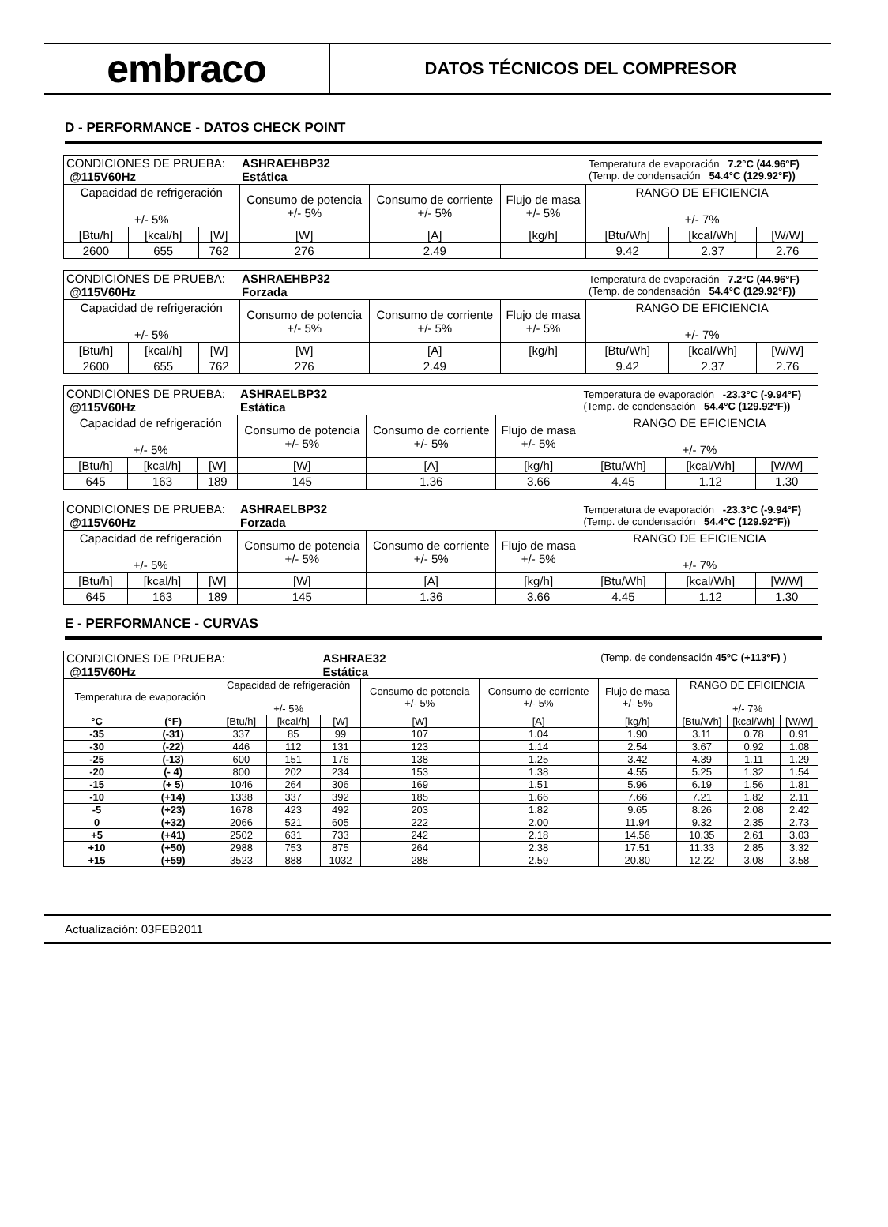embraco
DATOS TÉCNICOS DEL COMPRESOR
D - PERFORMANCE - DATOS CHECK POINT
| CONDICIONES DE PRUEBA: @115V60Hz | | | ASHRAEHBP32 Estática | | | Temperatura de evaporación 7.2°C (44.96°F) (Temp. de condensación 54.4°C (129.92°F)) | | |
| Capacidad de refrigeración +/- 5% | | | Consumo de potencia +/- 5% | Consumo de corriente +/- 5% | Flujo de masa +/- 5% | RANGO DE EFICIENCIA +/- 7% | | |
| [Btu/h] | [kcal/h] | [W] | [W] | [A] | [kg/h] | [Btu/Wh] | [kcal/Wh] | [W/W] |
| 2600 | 655 | 762 | 276 | 2.49 | | 9.42 | 2.37 | 2.76 |
| CONDICIONES DE PRUEBA: @115V60Hz | | | ASHRAEHBP32 Forzada | | | Temperatura de evaporación 7.2°C (44.96°F) (Temp. de condensación 54.4°C (129.92°F)) | | |
| Capacidad de refrigeración +/- 5% | | | Consumo de potencia +/- 5% | Consumo de corriente +/- 5% | Flujo de masa +/- 5% | RANGO DE EFICIENCIA +/- 7% | | |
| [Btu/h] | [kcal/h] | [W] | [W] | [A] | [kg/h] | [Btu/Wh] | [kcal/Wh] | [W/W] |
| 2600 | 655 | 762 | 276 | 2.49 | | 9.42 | 2.37 | 2.76 |
| CONDICIONES DE PRUEBA: @115V60Hz | | | ASHRAELBP32 Estática | | | Temperatura de evaporación -23.3°C (-9.94°F) (Temp. de condensación 54.4°C (129.92°F)) | | |
| Capacidad de refrigeración +/- 5% | | | Consumo de potencia +/- 5% | Consumo de corriente +/- 5% | Flujo de masa +/- 5% | RANGO DE EFICIENCIA +/- 7% | | |
| [Btu/h] | [kcal/h] | [W] | [W] | [A] | [kg/h] | [Btu/Wh] | [kcal/Wh] | [W/W] |
| 645 | 163 | 189 | 145 | 1.36 | 3.66 | 4.45 | 1.12 | 1.30 |
| CONDICIONES DE PRUEBA: @115V60Hz | | | ASHRAELBP32 Forzada | | | Temperatura de evaporación -23.3°C (-9.94°F) (Temp. de condensación 54.4°C (129.92°F)) | | |
| Capacidad de refrigeración +/- 5% | | | Consumo de potencia +/- 5% | Consumo de corriente +/- 5% | Flujo de masa +/- 5% | RANGO DE EFICIENCIA +/- 7% | | |
| [Btu/h] | [kcal/h] | [W] | [W] | [A] | [kg/h] | [Btu/Wh] | [kcal/Wh] | [W/W] |
| 645 | 163 | 189 | 145 | 1.36 | 3.66 | 4.45 | 1.12 | 1.30 |
E - PERFORMANCE - CURVAS
| CONDICIONES DE PRUEBA: @115V60Hz | | | | ASHRAE32 Estática | | | (Temp. de condensación 45ºC (+113ºF) ) | | | |
| Temperatura de evaporación | | Capacidad de refrigeración +/- 5% | | | Consumo de potencia +/- 5% | Consumo de corriente +/- 5% | Flujo de masa +/- 5% | RANGO DE EFICIENCIA +/- 7% | | |
| °C | (°F) | [Btu/h] | [kcal/h] | [W] | [W] | [A] | [kg/h] | [Btu/Wh] | [kcal/Wh] | [W/W] |
| -35 | (-31) | 337 | 85 | 99 | 107 | 1.04 | 1.90 | 3.11 | 0.78 | 0.91 |
| -30 | (-22) | 446 | 112 | 131 | 123 | 1.14 | 2.54 | 3.67 | 0.92 | 1.08 |
| -25 | (-13) | 600 | 151 | 176 | 138 | 1.25 | 3.42 | 4.39 | 1.11 | 1.29 |
| -20 | (- 4) | 800 | 202 | 234 | 153 | 1.38 | 4.55 | 5.25 | 1.32 | 1.54 |
| -15 | (+ 5) | 1046 | 264 | 306 | 169 | 1.51 | 5.96 | 6.19 | 1.56 | 1.81 |
| -10 | (+14) | 1338 | 337 | 392 | 185 | 1.66 | 7.66 | 7.21 | 1.82 | 2.11 |
| -5 | (+23) | 1678 | 423 | 492 | 203 | 1.82 | 9.65 | 8.26 | 2.08 | 2.42 |
| 0 | (+32) | 2066 | 521 | 605 | 222 | 2.00 | 11.94 | 9.32 | 2.35 | 2.73 |
| +5 | (+41) | 2502 | 631 | 733 | 242 | 2.18 | 14.56 | 10.35 | 2.61 | 3.03 |
| +10 | (+50) | 2988 | 753 | 875 | 264 | 2.38 | 17.51 | 11.33 | 2.85 | 3.32 |
| +15 | (+59) | 3523 | 888 | 1032 | 288 | 2.59 | 20.80 | 12.22 | 3.08 | 3.58 |
Actualización: 03FEB2011